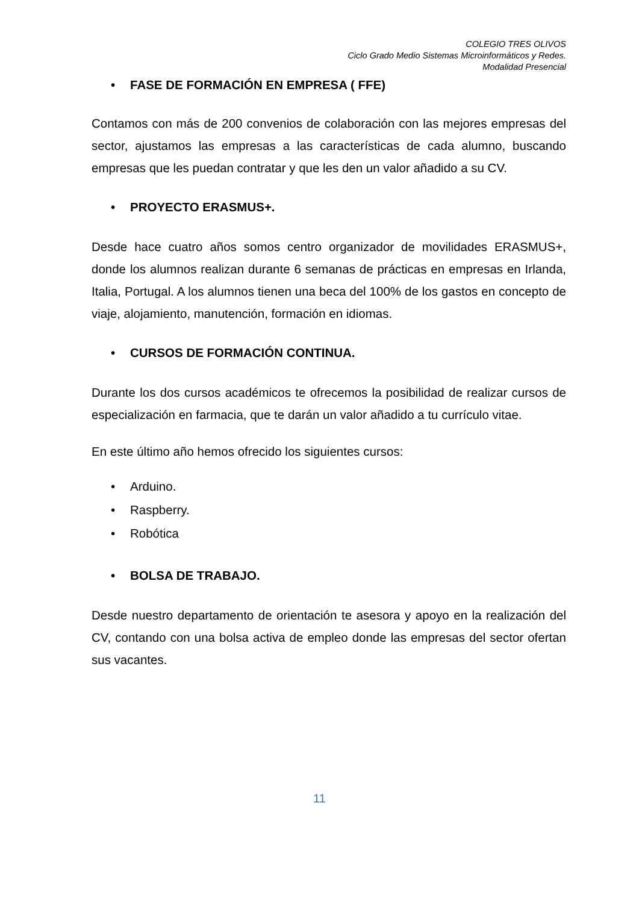COLEGIO TRES OLIVOS
Ciclo Grado Medio Sistemas Microinformáticos y Redes.
Modalidad Presencial
• FASE DE FORMACIÓN EN EMPRESA ( FFE)
Contamos con más de 200 convenios de colaboración con las mejores empresas del sector, ajustamos las empresas a las características de cada alumno, buscando empresas que les puedan contratar y que les den un valor añadido a su CV.
• PROYECTO ERASMUS+.
Desde hace cuatro años somos centro organizador de movilidades ERASMUS+, donde los alumnos realizan durante 6 semanas de prácticas en empresas en Irlanda, Italia, Portugal. A los alumnos tienen una beca del 100% de los gastos en concepto de viaje, alojamiento, manutención, formación en idiomas.
• CURSOS DE FORMACIÓN CONTINUA.
Durante los dos cursos académicos te ofrecemos la posibilidad de realizar cursos de especialización en farmacia, que te darán un valor añadido a tu currículo vitae.
En este último año hemos ofrecido los siguientes cursos:
• Arduino.
• Raspberry.
• Robótica
• BOLSA DE TRABAJO.
Desde nuestro departamento de orientación te asesora y apoyo en la realización del CV, contando con una bolsa activa de empleo donde las empresas del sector ofertan sus vacantes.
11